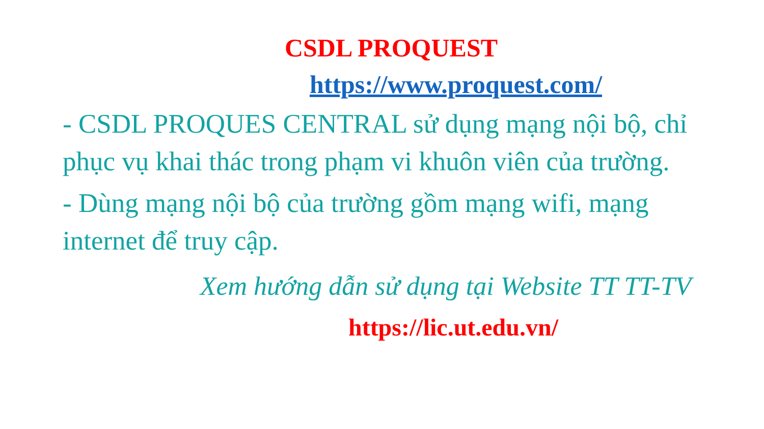CSDL PROQUEST
https://www.proquest.com/
- CSDL PROQUES CENTRAL sử dụng mạng nội bộ, chỉ phục vụ khai thác trong phạm vi khuôn viên của trường.
- Dùng mạng nội bộ của trường gồm mạng wifi, mạng internet để truy cập.
Xem hướng dẫn sử dụng tại Website TT TT-TV
https://lic.ut.edu.vn/